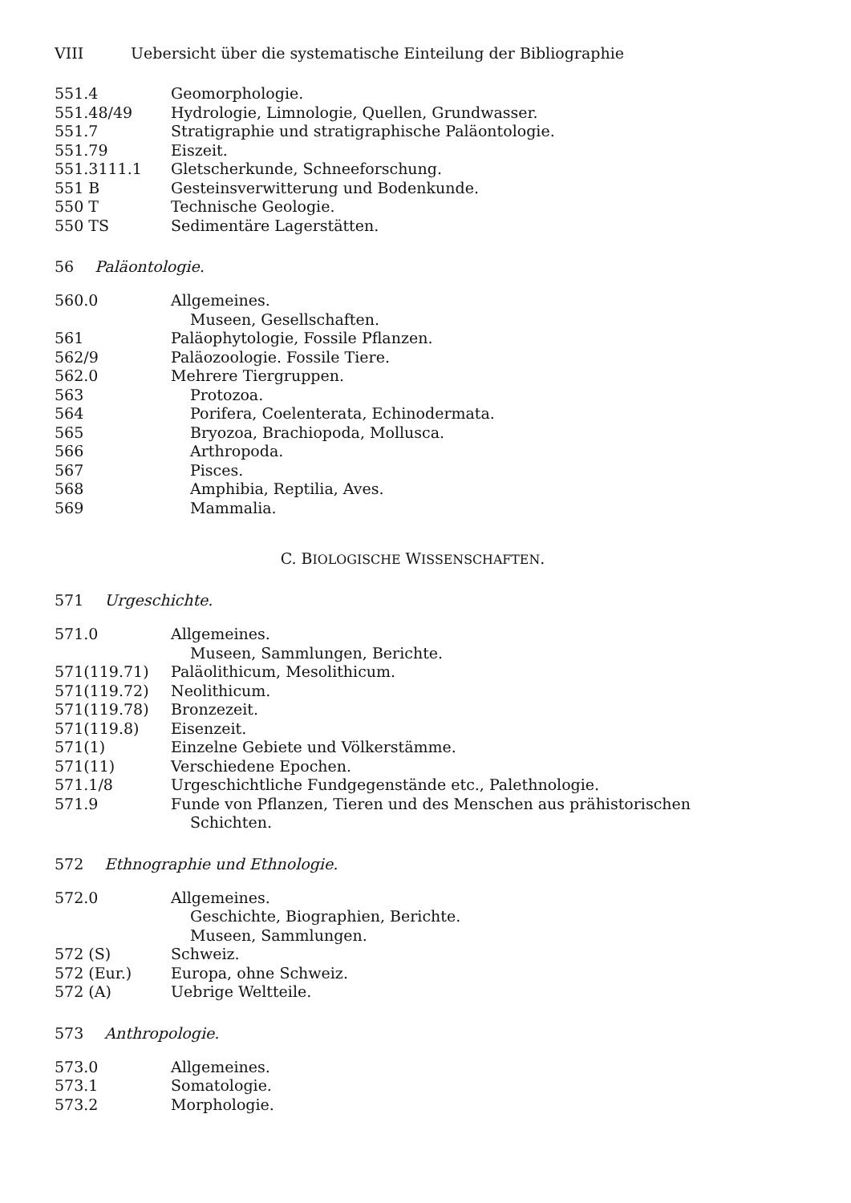VIII Uebersicht über die systematische Einteilung der Bibliographie
| 551.4 | Geomorphologie. |
| 551.48/49 | Hydrologie, Limnologie, Quellen, Grundwasser. |
| 551.7 | Stratigraphie und stratigraphische Paläontologie. |
| 551.79 | Eiszeit. |
| 551.3111.1 | Gletscherkunde, Schneeforschung. |
| 551 B | Gesteinsverwitterung und Bodenkunde. |
| 550 T | Technische Geologie. |
| 550 TS | Sedimentäre Lagerstätten. |
56 Paläontologie.
| 560.0 | Allgemeines. |
| | Museen, Gesellschaften. |
| 561 | Paläophytologie, Fossile Pflanzen. |
| 562/9 | Paläozoologie. Fossile Tiere. |
| 562.0 | Mehrere Tiergruppen. |
| 563 | Protozoa. |
| 564 | Porifera, Coelenterata, Echinodermata. |
| 565 | Bryozoa, Brachiopoda, Mollusca. |
| 566 | Arthropoda. |
| 567 | Pisces. |
| 568 | Amphibia, Reptilia, Aves. |
| 569 | Mammalia. |
C. BIOLOGISCHE WISSENSCHAFTEN.
571 Urgeschichte.
| 571.0 | Allgemeines. |
| | Museen, Sammlungen, Berichte. |
| 571(119.71) | Paläolithicum, Mesolithicum. |
| 571(119.72) | Neolithicum. |
| 571(119.78) | Bronzezeit. |
| 571(119.8) | Eisenzeit. |
| 571(1) | Einzelne Gebiete und Völkerstämme. |
| 571(11) | Verschiedene Epochen. |
| 571.1/8 | Urgeschichtliche Fundgegenstände etc., Palethnologie. |
| 571.9 | Funde von Pflanzen, Tieren und des Menschen aus prähistorischen Schichten. |
572 Ethnographie und Ethnologie.
| 572.0 | Allgemeines. |
| | Geschichte, Biographien, Berichte. |
| | Museen, Sammlungen. |
| 572 (S) | Schweiz. |
| 572 (Eur.) | Europa, ohne Schweiz. |
| 572 (A) | Uebrige Weltteile. |
573 Anthropologie.
| 573.0 | Allgemeines. |
| 573.1 | Somatologie. |
| 573.2 | Morphologie. |